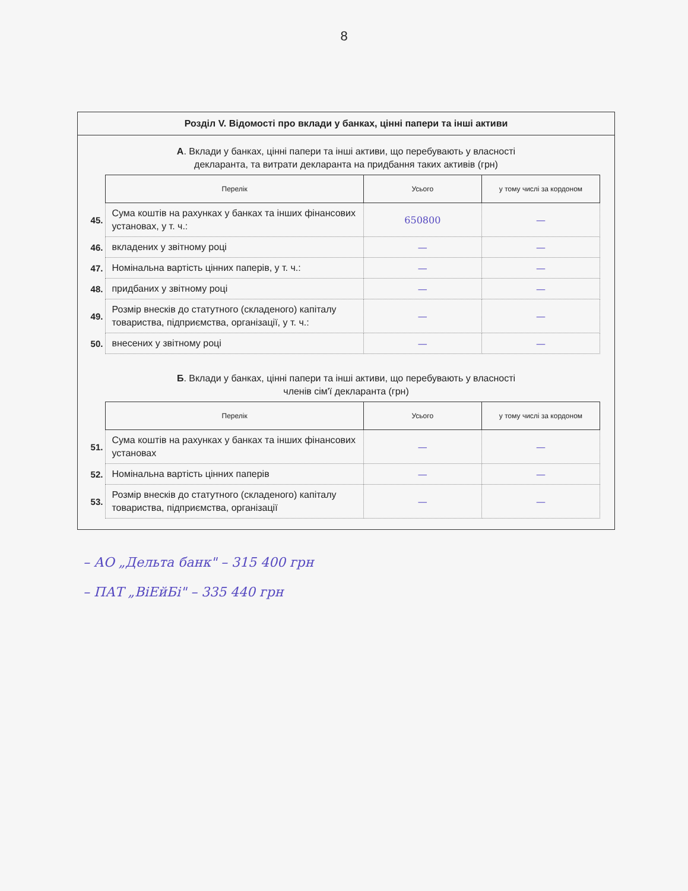8
Розділ V. Відомості про вклади у банках, цінні папери та інші активи
А. Вклади у банках, цінні папери та інші активи, що перебувають у власності
декларанта, та витрати декларанта на придбання таких активів (грн)
| | Перелік | Усього | у тому числі за кордоном |
| 45. | Сума коштів на рахунках у банках та інших фінансових установах, у т. ч.: | 650800 | — |
| 46. | вкладених у звітному році | — | — |
| 47. | Номінальна вартість цінних паперів, у т. ч.: | — | — |
| 48. | придбаних у звітному році | — | — |
| 49. | Розмір внесків до статутного (складеного) капіталу товариства, підприємства, організації, у т. ч.: | — | — |
| 50. | внесених у звітному році | — | — |
Б. Вклади у банках, цінні папери та інші активи, що перебувають у власності
членів сім'ї декларанта (грн)
| | Перелік | Усього | у тому числі за кордоном |
| 51. | Сума коштів на рахунках у банках та інших фінансових установах | — | — |
| 52. | Номінальна вартість цінних паперів | — | — |
| 53. | Розмір внесків до статутного (складеного) капіталу товариства, підприємства, організації | — | — |
– АО „Дельта банк" – 315 400 грн
– ПАТ „ВіЕйБі" – 335 440 грн